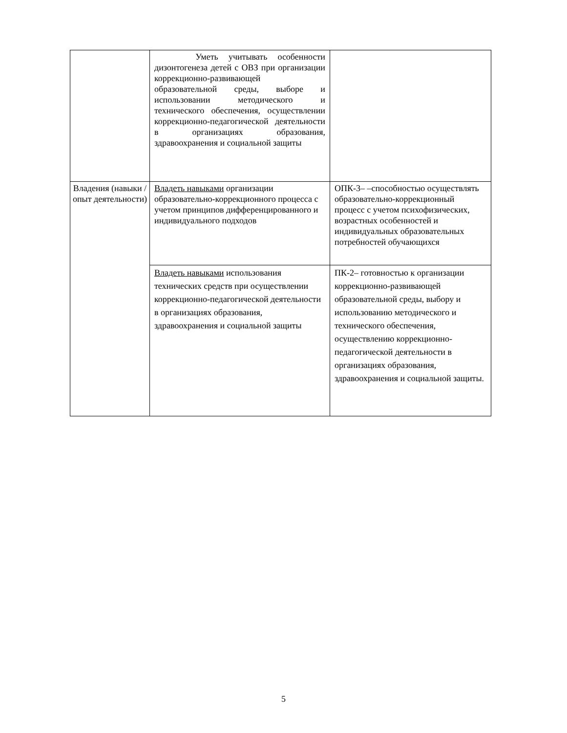| | Уметь учитывать особенности дизонтогенеза детей с ОВЗ при организации коррекционно-развивающей образовательной среды, выборе и использовании методического и технического обеспечения, осуществлении коррекционно-педагогической деятельности в организациях образования, здравоохранения и социальной защиты | |
| Владения (навыки / опыт деятельности) | Владеть навыками организации образовательно-коррекционного процесса с учетом принципов дифференцированного и индивидуального подходов | ОПК-3– –способностью осуществлять образовательно-коррекционный процесс с учетом психофизических, возрастных особенностей и индивидуальных образовательных потребностей обучающихся |
| | Владеть навыками использования технических средств при осуществлении коррекционно-педагогической деятельности в организациях образования, здравоохранения и социальной защиты | ПК-2– готовностью к организации коррекционно-развивающей образовательной среды, выбору и использованию методического и технического обеспечения, осуществлению коррекционно-педагогической деятельности в организациях образования, здравоохранения и социальной защиты. |
5